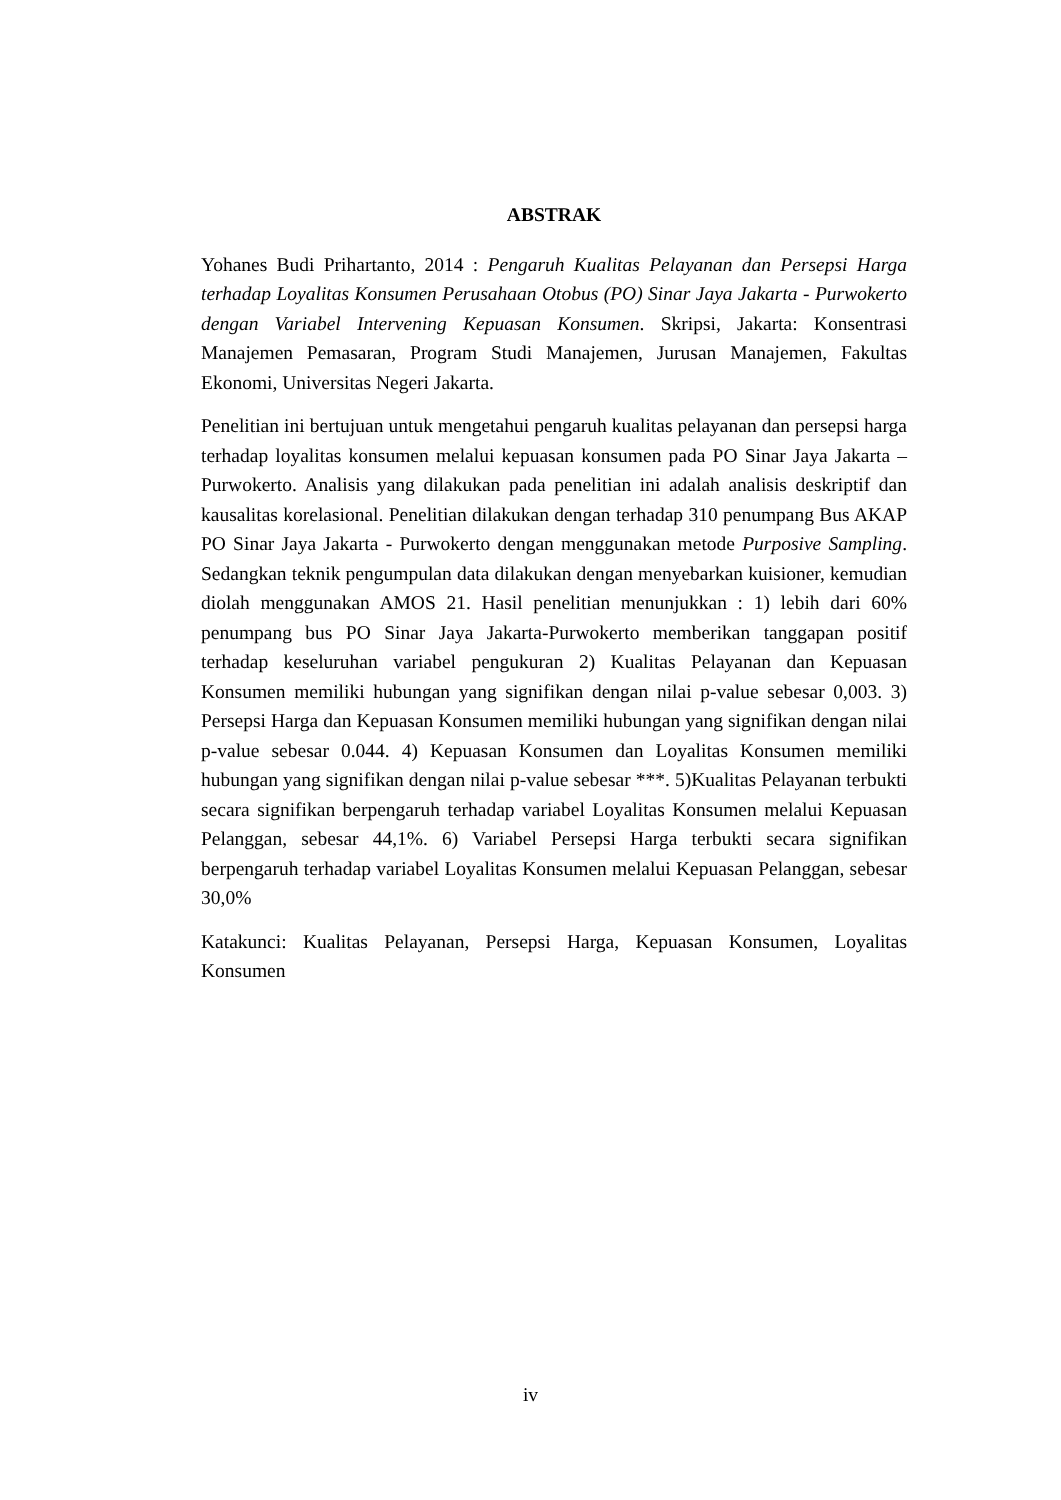ABSTRAK
Yohanes Budi Prihartanto, 2014 : Pengaruh Kualitas Pelayanan dan Persepsi Harga terhadap Loyalitas Konsumen Perusahaan Otobus (PO) Sinar Jaya Jakarta - Purwokerto dengan Variabel Intervening Kepuasan Konsumen. Skripsi, Jakarta: Konsentrasi Manajemen Pemasaran, Program Studi Manajemen, Jurusan Manajemen, Fakultas Ekonomi, Universitas Negeri Jakarta.
Penelitian ini bertujuan untuk mengetahui pengaruh kualitas pelayanan dan persepsi harga terhadap loyalitas konsumen melalui kepuasan konsumen pada PO Sinar Jaya Jakarta – Purwokerto. Analisis yang dilakukan pada penelitian ini adalah analisis deskriptif dan kausalitas korelasional. Penelitian dilakukan dengan terhadap 310 penumpang Bus AKAP PO Sinar Jaya Jakarta - Purwokerto dengan menggunakan metode Purposive Sampling. Sedangkan teknik pengumpulan data dilakukan dengan menyebarkan kuisioner, kemudian diolah menggunakan AMOS 21. Hasil penelitian menunjukkan : 1) lebih dari 60% penumpang bus PO Sinar Jaya Jakarta-Purwokerto memberikan tanggapan positif terhadap keseluruhan variabel pengukuran 2) Kualitas Pelayanan dan Kepuasan Konsumen memiliki hubungan yang signifikan dengan nilai p-value sebesar 0,003. 3) Persepsi Harga dan Kepuasan Konsumen memiliki hubungan yang signifikan dengan nilai p-value sebesar 0.044. 4) Kepuasan Konsumen dan Loyalitas Konsumen memiliki hubungan yang signifikan dengan nilai p-value sebesar ***. 5)Kualitas Pelayanan terbukti secara signifikan berpengaruh terhadap variabel Loyalitas Konsumen melalui Kepuasan Pelanggan, sebesar 44,1%. 6) Variabel Persepsi Harga terbukti secara signifikan berpengaruh terhadap variabel Loyalitas Konsumen melalui Kepuasan Pelanggan, sebesar 30,0%
Katakunci: Kualitas Pelayanan, Persepsi Harga, Kepuasan Konsumen, Loyalitas Konsumen
iv